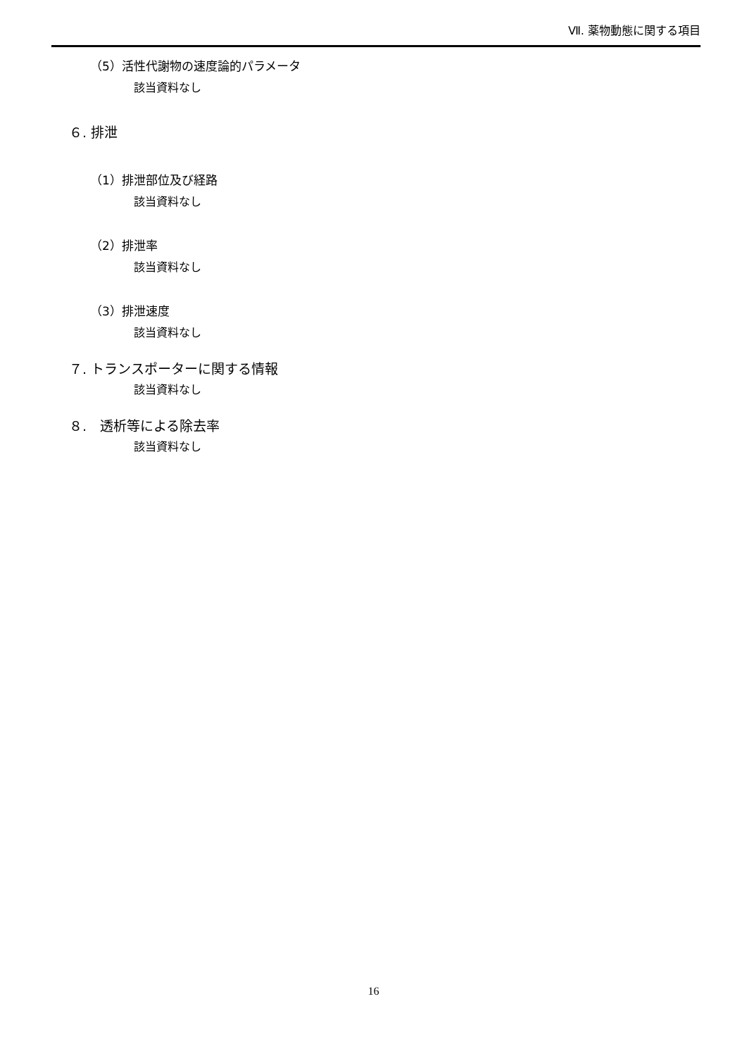Ⅶ. 薬物動態に関する項目
（5）活性代謝物の速度論的パラメータ
該当資料なし
６. 排泄
（1）排泄部位及び経路
該当資料なし
（2）排泄率
該当資料なし
（3）排泄速度
該当資料なし
７. トランスポーターに関する情報
該当資料なし
８.　透析等による除去率
該当資料なし
16